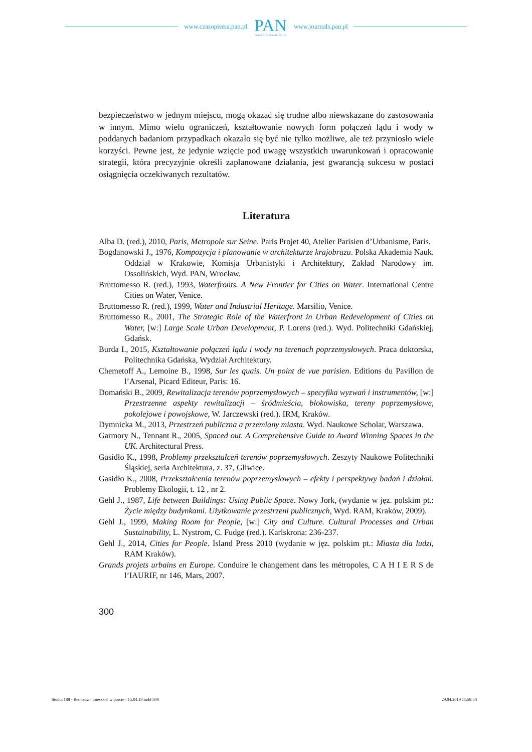www.czasopisma.pan.pl
PAN
POLSKA AKADEMIA NAUK
www.journals.pan.pl
bezpieczeństwo w jednym miejscu, mogą okazać się trudne albo niewskazane do zastosowania w innym. Mimo wielu ograniczeń, kształtowanie nowych form połączeń lądu i wody w poddanych badaniom przypadkach okazało się być nie tylko możliwe, ale też przyniosło wiele korzyści. Pewne jest, że jedynie wzięcie pod uwagę wszystkich uwarunkowań i opracowanie strategii, która precyzyjnie określi zaplanowane działania, jest gwarancją sukcesu w postaci osiągnięcia oczekiwanych rezultatów.
Literatura
Alba D. (red.), 2010, Paris, Metropole sur Seine. Paris Projet 40, Atelier Parisien d’Urbanisme, Paris.
Bogdanowski J., 1976, Kompozycja i planowanie w architekturze krajobrazu. Polska Akademia Nauk. Oddział w Krakowie, Komisja Urbanistyki i Architektury, Zakład Narodowy im. Ossolińskich, Wyd. PAN, Wrocław.
Bruttomesso R. (red.), 1993, Waterfronts. A New Frontier for Cities on Water. International Centre Cities on Water, Venice.
Bruttomesso R. (red.), 1999, Water and Industrial Heritage. Marsilio, Venice.
Bruttomesso R., 2001, The Strategic Role of the Waterfront in Urban Redevelopment of Cities on Water, [w:] Large Scale Urban Development, P. Lorens (red.). Wyd. Politechniki Gdańskiej, Gdańsk.
Burda I., 2015, Kształtowanie połączeń lądu i wody na terenach poprzemysłowych. Praca doktorska, Politechnika Gdańska, Wydział Architektury.
Chemetoff A., Lemoine B., 1998, Sur les quais. Un point de vue parisien. Editions du Pavillon de l’Arsenal, Picard Editeur, Paris: 16.
Domański B., 2009, Rewitalizacja terenów poprzemysłowych – specyfika wyzwań i instrumentów, [w:] Przestrzenne aspekty rewitalizacji – śródmieścia, blokowiska, tereny poprzemysłowe, pokolejowe i powojskowe, W. Jarczewski (red.). IRM, Kraków.
Dymnicka M., 2013, Przestrzeń publiczna a przemiany miasta. Wyd. Naukowe Scholar, Warszawa.
Garmory N., Tennant R., 2005, Spaced out. A Comprehensive Guide to Award Winning Spaces in the UK. Architectural Press.
Gasidło K., 1998, Problemy przekształceń terenów poprzemysłowych. Zeszyty Naukowe Politechniki Śląskiej, seria Architektura, z. 37, Gliwice.
Gasidło K., 2008, Przekształcenia terenów poprzemysłowych – efekty i perspektywy badań i działań. Problemy Ekologii, t. 12 , nr 2.
Gehl J., 1987, Life between Buildings: Using Public Space. Nowy Jork, (wydanie w jęz. polskim pt.: Życie między budynkami. Użytkowanie przestrzeni publicznych, Wyd. RAM, Kraków, 2009).
Gehl J., 1999, Making Room for People, [w:] City and Culture. Cultural Processes and Urban Sustainability, L. Nystrom, C. Fudge (red.). Karlskrona: 236-237.
Gehl J., 2014, Cities for People. Island Press 2010 (wydanie w jęz. polskim pt.: Miasta dla ludzi, RAM Kraków).
Grands projets urbains en Europe. Conduire le changement dans les métropoles, C A H I E R S de l’IAURIF, nr 146, Mars, 2007.
300
Studia 188 - Rembarz - mieszkać w porcie - 15.04.19.indd 300 29.04.2019 11:58:50